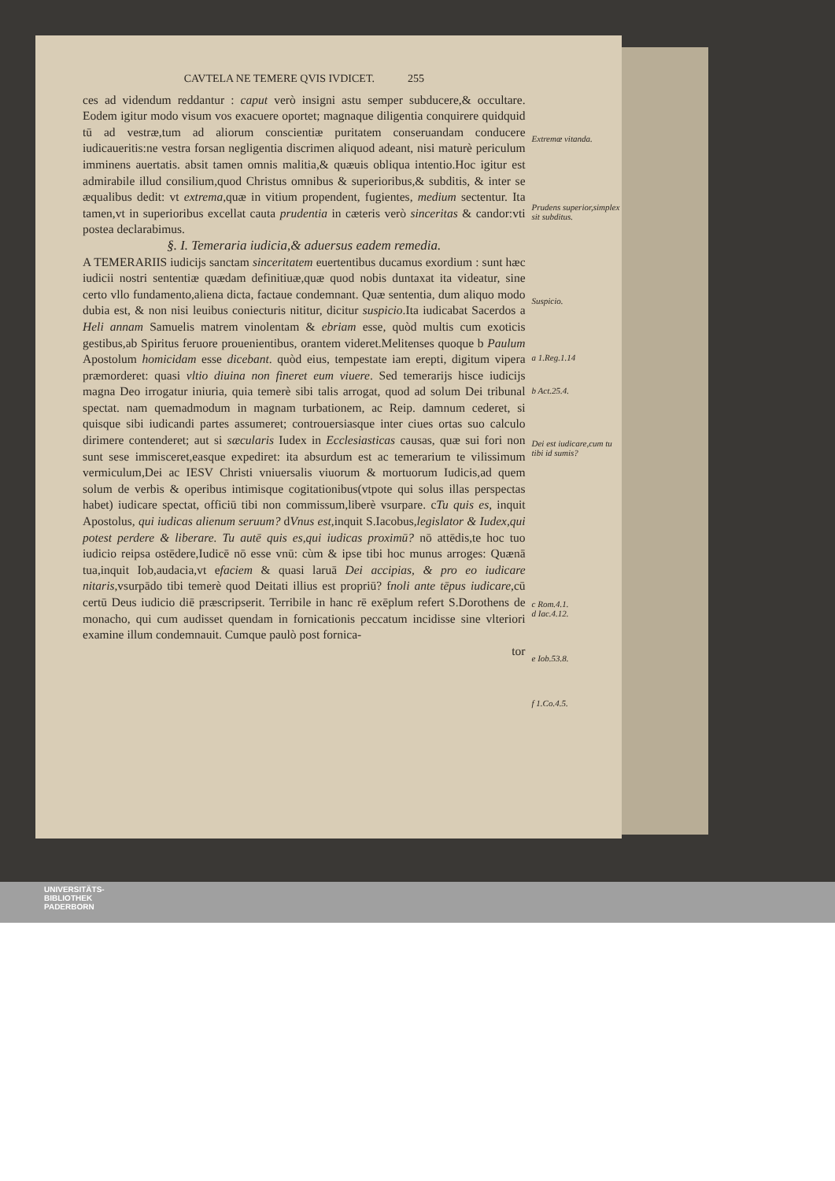CAVTELA NE TEMERE QVIS IVDICET. 255
ces ad videndum reddantur : caput verò insigni astu semper subducere,& occultare. Eodem igitur modo visum vos exacuere oportet; magnaque diligentia conquirere quidquid tū ad vestræ,tum ad aliorum conscientiæ puritatem conseruandam conducere iudicaueritis:ne vestra forsan negligentia discrimen aliquod adeant, nisi maturè periculum imminens auertatis. absit tamen omnis malitia,& quæuis obliqua intentio.Hoc igitur est admirabile illud consilium,quod Christus omnibus & superioribus,& subditis, & inter se æqualibus dedit: vt extrema,quæ in vitium propendent, fugientes, medium sectentur. Ita tamen,vt in superioribus excellat cauta prudentia in cæteris verò sinceritas & candor:vti postea declarabimus.
§. I. Temeraria iudicia,& aduersus eadem remedia.
A TEMERARIIS iudicijs sanctam sinceritatem euertentibus ducamus exordium : sunt hæc iudicii nostri sententiæ quædam definitiuæ,quæ quod nobis duntaxat ita videatur, sine certo vllo fundamento,aliena dicta, factaue condemnant. Quæ sententia, dum aliquo modo dubia est, & non nisi leuibus coniecturis nititur, dicitur suspicio.Ita iudicabat Sacerdos a Heli annam Samuelis matrem vinolentam & ebriam esse, quòd multis cum exoticis gestibus,ab Spiritus feruore prouenientibus, orantem videret.Melitenses quoque b Paulum Apostolum homicidam esse dicebant. quòd eius, tempestate iam erepti, digitum vipera præmorderet: quasi vltio diuina non fineret eum viuere. Sed temerarijs hisce iudicijs magna Deo irrogatur iniuria, quia temerè sibi talis arrogat, quod ad solum Dei tribunal spectat. nam quemadmodum in magnam turbationem, ac Reip. damnum cederet, si quisque sibi iudicandi partes assumeret; controuersiasque inter ciues ortas suo calculo dirimere contenderet; aut si sæcularis Iudex in Ecclesiasticas causas, quæ sui fori non sunt sese immisceret,easque expediret: ita absurdum est ac temerarium te vilissimum vermiculum,Dei ac IESV Christi vniuersalis viuorum & mortuorum Iudicis,ad quem solum de verbis & operibus intimisque cogitationibus(vtpote qui solus illas perspectas habet) iudicare spectat, officiū tibi non commissum,liberè vsurpare. cTu quis es, inquit Apostolus, qui iudicas alienum seruum? dVnus est,inquit S.Iacobus,legislator & Iudex,qui potest perdere & liberare. Tu autē quis es,qui iudicas proximū? nō attēdis,te hoc tuo iudicio reipsa ostēdere,Iudicē nō esse vnū: cùm & ipse tibi hoc munus arroges: Quænā tua,inquit Iob,audacia,vt efaciem & quasi laruā Dei accipias, & pro eo iudicare nitaris,vsurpādo tibi temerè quod Deitati illius est propriū? fnoli ante tēpus iudicare,cū certū Deus iudicio diē præscripserit. Terribile in hanc rē exēplum refert S.Dorothens de monacho, qui cum audisset quendam in fornicationis peccatum incidisse sine vlteriori examine illum condemnauit. Cumque paulò post fornica-
tor
Extremæ vitanda.
Prudens superior,simplex sit subditus.
Suspicio.
a 1.Reg.1.14
b Act.25.4.
Dei est iudicare,cum tu tibi id sumis?
c Rom.4.1.
d Iac.4.12.
e Iob.53.8.
f 1.Co.4.5.
UNIVERSITÄTS-
BIBLIOTHEK
PADERBORN